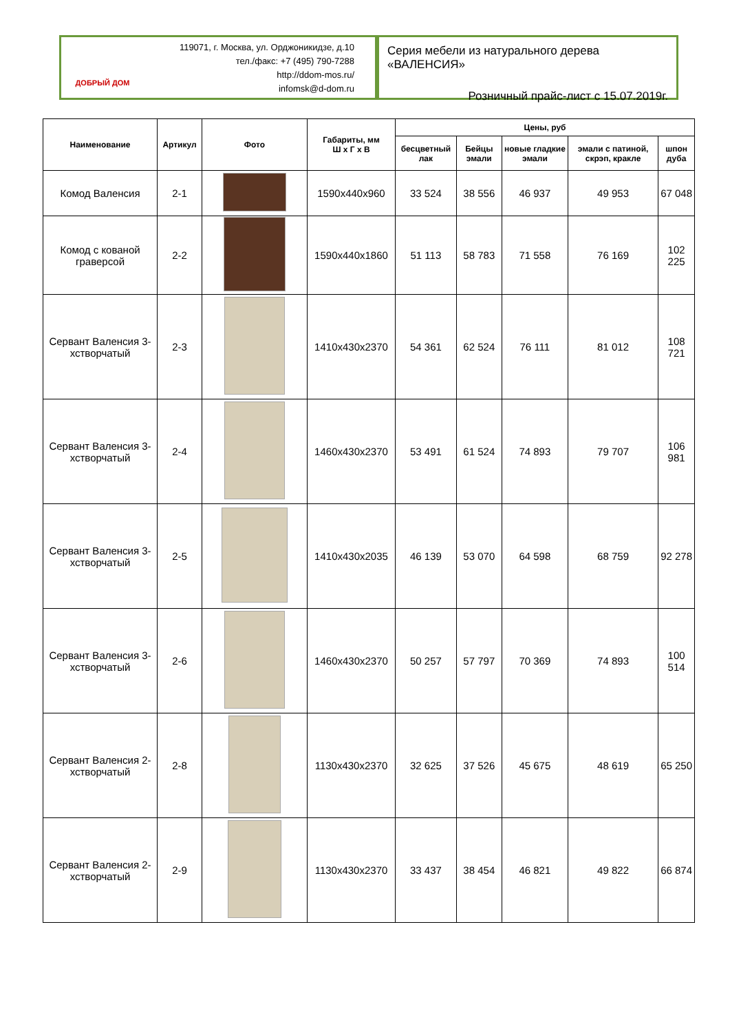ДОБРЫЙ ДОМ
119071, г. Москва, ул. Орджоникидзе, д.10
тел./факс: +7 (495) 790-7288
http://ddom-mos.ru/
infomsk@d-dom.ru
Серия мебели из натурального дерева «ВАЛЕНСИЯ»
Розничный прайс-лист с 15.07.2019г.
| Наименование | Артикул | Фото | Габариты, мм Ш х Г х В | Цены, руб | | | | |
| --- | --- | --- | --- | --- | --- | --- | --- | --- |
| | | | | бесцветный лак | Бейцы эмали | новые гладкие эмали | эмали с патиной, скрэп, кракле | шпон дуба |
| Комод Валенсия | 2-1 | | 1590x440x960 | 33 524 | 38 556 | 46 937 | 49 953 | 67 048 |
| Комод с кованой граверсой | 2-2 | | 1590x440x1860 | 51 113 | 58 783 | 71 558 | 76 169 | 102 225 |
| Сервант Валенсия 3-хстворчатый | 2-3 | | 1410x430x2370 | 54 361 | 62 524 | 76 111 | 81 012 | 108 721 |
| Сервант Валенсия 3-хстворчатый | 2-4 | | 1460x430x2370 | 53 491 | 61 524 | 74 893 | 79 707 | 106 981 |
| Сервант Валенсия 3-хстворчатый | 2-5 | | 1410x430x2035 | 46 139 | 53 070 | 64 598 | 68 759 | 92 278 |
| Сервант Валенсия 3-хстворчатый | 2-6 | | 1460x430x2370 | 50 257 | 57 797 | 70 369 | 74 893 | 100 514 |
| Сервант Валенсия 2-хстворчатый | 2-8 | | 1130x430x2370 | 32 625 | 37 526 | 45 675 | 48 619 | 65 250 |
| Сервант Валенсия 2-хстворчатый | 2-9 | | 1130x430x2370 | 33 437 | 38 454 | 46 821 | 49 822 | 66 874 |